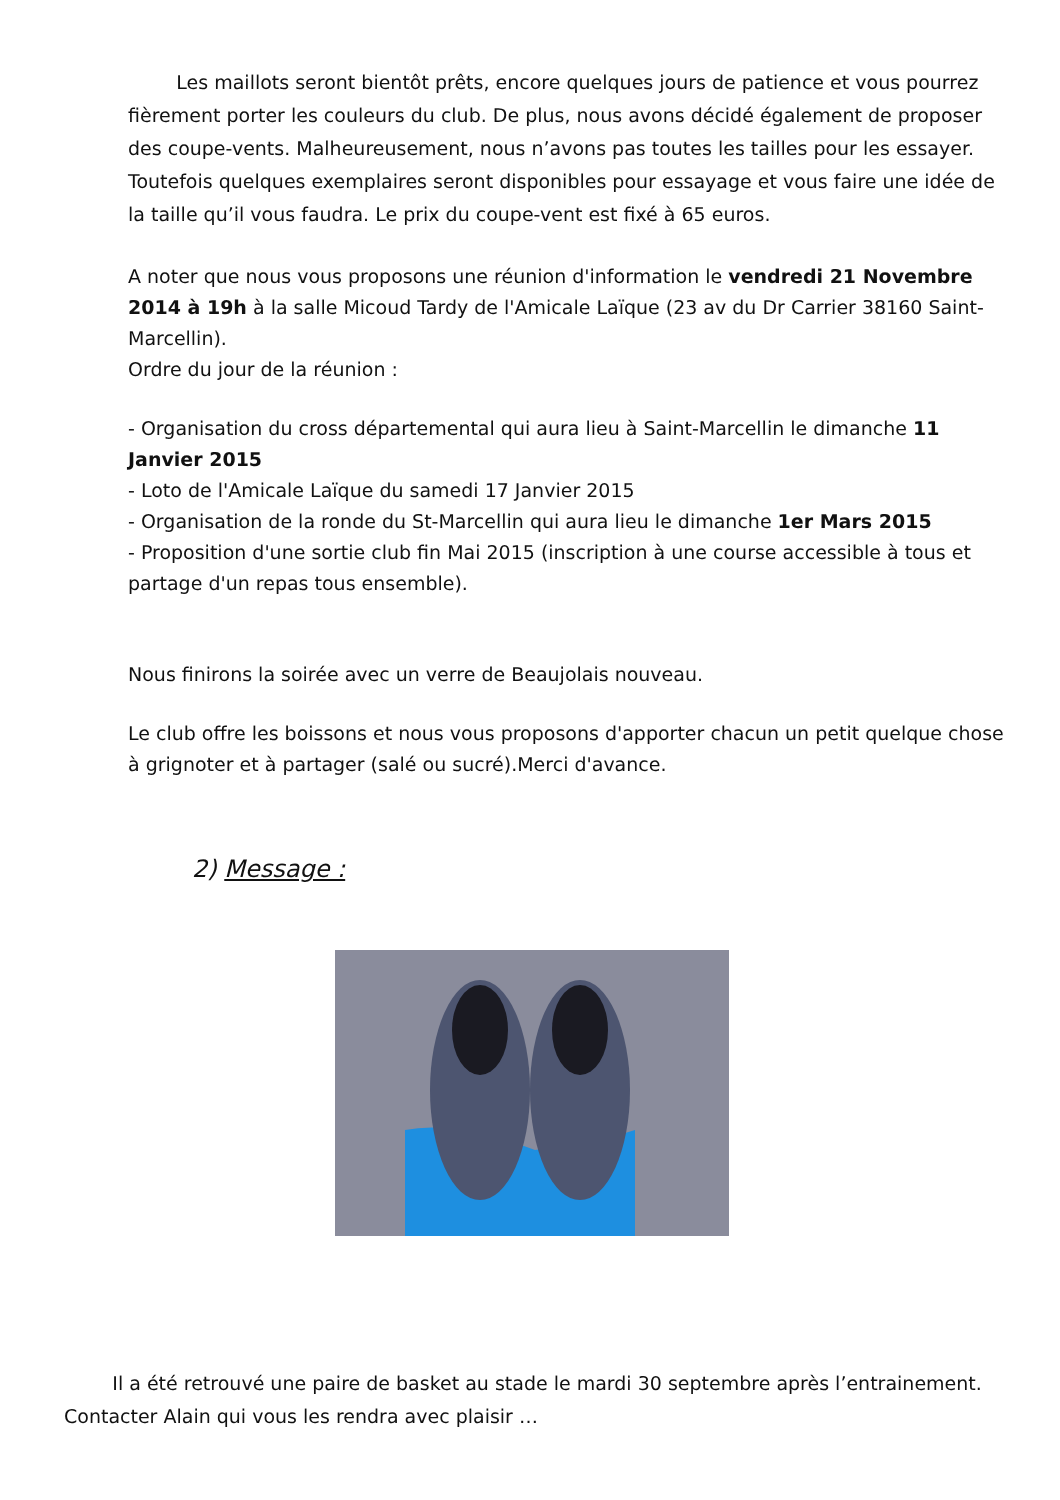Les maillots seront bientôt prêts, encore quelques jours de patience et vous pourrez fièrement porter les couleurs du club. De plus, nous avons décidé également de proposer des coupe-vents. Malheureusement, nous n’avons pas toutes les tailles pour les essayer. Toutefois quelques exemplaires seront disponibles pour essayage et vous faire une idée de la taille qu’il vous faudra. Le prix du coupe-vent est fixé à 65 euros.
A noter que nous vous proposons une réunion d'information le vendredi 21 Novembre 2014 à 19h à la salle Micoud Tardy de l'Amicale Laïque (23 av du Dr Carrier 38160 Saint-Marcellin).
Ordre du jour de la réunion :
- Organisation du cross départemental qui aura lieu à Saint-Marcellin le dimanche 11 Janvier 2015
- Loto de l'Amicale Laïque du samedi 17 Janvier 2015
- Organisation de la ronde du St-Marcellin qui aura lieu le dimanche 1er Mars 2015
- Proposition d'une sortie club fin Mai 2015 (inscription à une course accessible à tous et partage d'un repas tous ensemble).
Nous finirons la soirée avec un verre de Beaujolais nouveau.
Le club offre les boissons et nous vous proposons d'apporter chacun un petit quelque chose à grignoter et à partager (salé ou sucré).Merci d'avance.
2) Message :
Il a été retrouvé une paire de basket au stade le mardi 30 septembre après l’entrainement. Contacter Alain qui vous les rendra avec plaisir …